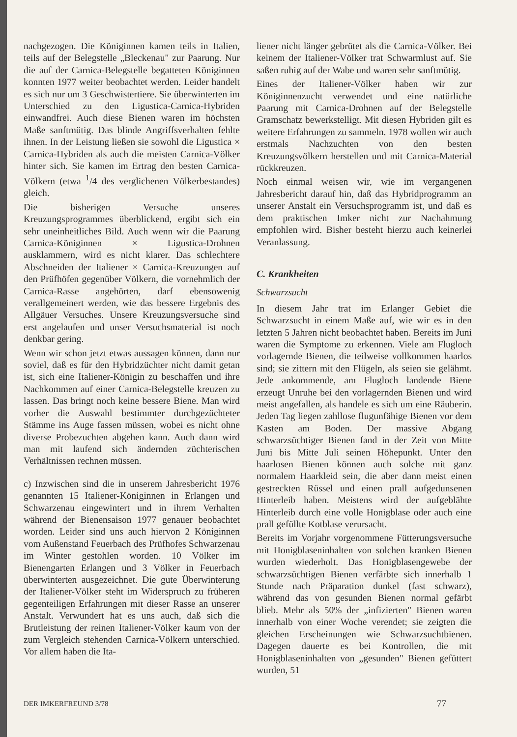nachgezogen. Die Königinnen kamen teils in Italien, teils auf der Belegstelle „Bleckenau" zur Paarung. Nur die auf der Carnica-Belegstelle begatteten Königinnen konnten 1977 weiter beobachtet werden. Leider handelt es sich nur um 3 Geschwistertiere. Sie überwinterten im Unterschied zu den Ligustica-Carnica-Hybriden einwandfrei. Auch diese Bienen waren im höchsten Maße sanftmütig. Das blinde Angriffsverhalten fehlte ihnen. In der Leistung ließen sie sowohl die Ligustica × Carnica-Hybriden als auch die meisten Carnica-Völker hinter sich. Sie kamen im Ertrag den besten Carnica-Völkern (etwa <sup>1</sup>/4 des verglichenen Völkerbestandes) gleich.
Die bisherigen Versuche unseres Kreuzungsprogrammes überblickend, ergibt sich ein sehr uneinheitliches Bild. Auch wenn wir die Paarung Carnica-Königinnen × Ligustica-Drohnen ausklammern, wird es nicht klarer. Das schlechtere Abschneiden der Italiener × Carnica-Kreuzungen auf den Prüfhöfen gegenüber Völkern, die vornehmlich der Carnica-Rasse angehörten, darf ebensowenig verallgemeinert werden, wie das bessere Ergebnis des Allgäuer Versuches. Unsere Kreuzungsversuche sind erst angelaufen und unser Versuchsmaterial ist noch denkbar gering.
Wenn wir schon jetzt etwas aussagen können, dann nur soviel, daß es für den Hybridzüchter nicht damit getan ist, sich eine Italiener-Königin zu beschaffen und ihre Nachkommen auf einer Carnica-Belegstelle kreuzen zu lassen. Das bringt noch keine bessere Biene. Man wird vorher die Auswahl bestimmter durchgezüchteter Stämme ins Auge fassen müssen, wobei es nicht ohne diverse Probezuchten abgehen kann. Auch dann wird man mit laufend sich ändernden züchterischen Verhältnissen rechnen müssen.
c) Inzwischen sind die in unserem Jahresbericht 1976 genannten 15 Italiener-Königinnen in Erlangen und Schwarzenau eingewintert und in ihrem Verhalten während der Bienensaison 1977 genauer beobachtet worden. Leider sind uns auch hiervon 2 Königinnen vom Außenstand Feuerbach des Prüfhofes Schwarzenau im Winter gestohlen worden. 10 Völker im Bienengarten Erlangen und 3 Völker in Feuerbach überwinterten ausgezeichnet. Die gute Überwinterung der Italiener-Völker steht im Widerspruch zu früheren gegenteiligen Erfahrungen mit dieser Rasse an unserer Anstalt. Verwundert hat es uns auch, daß sich die Brutleistung der reinen Italiener-Völker kaum von der zum Vergleich stehenden Carnica-Völkern unterschied. Vor allem haben die Ita-
liener nicht länger gebrütet als die Carnica-Völker. Bei keinem der Italiener-Völker trat Schwarmlust auf. Sie saßen ruhig auf der Wabe und waren sehr sanftmütig.
Eines der Italiener-Völker haben wir zur Königinnenzucht verwendet und eine natürliche Paarung mit Carnica-Drohnen auf der Belegstelle Gramschatz bewerkstelligt. Mit diesen Hybriden gilt es weitere Erfahrungen zu sammeln. 1978 wollen wir auch erstmals Nachzuchten von den besten Kreuzungsvölkern herstellen und mit Carnica-Material rückkreuzen.
Noch einmal weisen wir, wie im vergangenen Jahresbericht darauf hin, daß das Hybridprogramm an unserer Anstalt ein Versuchsprogramm ist, und daß es dem praktischen Imker nicht zur Nachahmung empfohlen wird. Bisher besteht hierzu auch keinerlei Veranlassung.
C. Krankheiten
Schwarzsucht
In diesem Jahr trat im Erlanger Gebiet die Schwarzsucht in einem Maße auf, wie wir es in den letzten 5 Jahren nicht beobachtet haben. Bereits im Juni waren die Symptome zu erkennen. Viele am Flugloch vorlagernde Bienen, die teilweise vollkommen haarlos sind; sie zittern mit den Flügeln, als seien sie gelähmt. Jede ankommende, am Flugloch landende Biene erzeugt Unruhe bei den vorlagernden Bienen und wird meist angefallen, als handele es sich um eine Räuberin. Jeden Tag liegen zahllose flugunfähige Bienen vor dem Kasten am Boden. Der massive Abgang schwarzsüchtiger Bienen fand in der Zeit von Mitte Juni bis Mitte Juli seinen Höhepunkt. Unter den haarlosen Bienen können auch solche mit ganz normalem Haarkleid sein, die aber dann meist einen gestreckten Rüssel und einen prall aufgedunsenen Hinterleib haben. Meistens wird der aufgeblähte Hinterleib durch eine volle Honigblase oder auch eine prall gefüllte Kotblase verursacht.
Bereits im Vorjahr vorgenommene Fütterungsversuche mit Honigblaseninhalten von solchen kranken Bienen wurden wiederholt. Das Honigblasengewebe der schwarzsüchtigen Bienen verfärbte sich innerhalb 1 Stunde nach Präparation dunkel (fast schwarz), während das von gesunden Bienen normal gefärbt blieb. Mehr als 50% der „infizierten" Bienen waren innerhalb von einer Woche verendet; sie zeigten die gleichen Erscheinungen wie Schwarzsuchtbienen. Dagegen dauerte es bei Kontrollen, die mit Honigblaseninhalten von „gesunden" Bienen gefüttert wurden, 51
DER IMKERFREUND 3/78 77